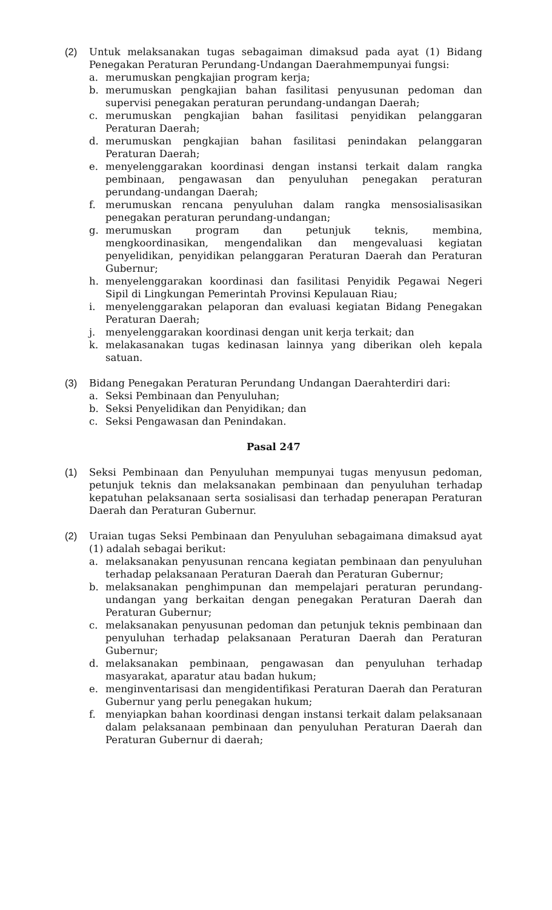(2) Untuk melaksanakan tugas sebagaiman dimaksud pada ayat (1) Bidang Penegakan Peraturan Perundang-Undangan Daerahmempunyai fungsi:
a. merumuskan pengkajian program kerja;
b. merumuskan pengkajian bahan fasilitasi penyusunan pedoman dan supervisi penegakan peraturan perundang-undangan Daerah;
c. merumuskan pengkajian bahan fasilitasi penyidikan pelanggaran Peraturan Daerah;
d. merumuskan pengkajian bahan fasilitasi penindakan pelanggaran Peraturan Daerah;
e. menyelenggarakan koordinasi dengan instansi terkait dalam rangka pembinaan, pengawasan dan penyuluhan penegakan peraturan perundang-undangan Daerah;
f. merumuskan rencana penyuluhan dalam rangka mensosialisasikan penegakan peraturan perundang-undangan;
g. merumuskan program dan petunjuk teknis, membina, mengkoordinasikan, mengendalikan dan mengevaluasi kegiatan penyelidikan, penyidikan pelanggaran Peraturan Daerah dan Peraturan Gubernur;
h. menyelenggarakan koordinasi dan fasilitasi Penyidik Pegawai Negeri Sipil di Lingkungan Pemerintah Provinsi Kepulauan Riau;
i. menyelenggarakan pelaporan dan evaluasi kegiatan Bidang Penegakan Peraturan Daerah;
j. menyelenggarakan koordinasi dengan unit kerja terkait; dan
k. melakasanakan tugas kedinasan lainnya yang diberikan oleh kepala satuan.
(3) Bidang Penegakan Peraturan Perundang Undangan Daerahterdiri dari:
a. Seksi Pembinaan dan Penyuluhan;
b. Seksi Penyelidikan dan Penyidikan; dan
c. Seksi Pengawasan dan Penindakan.
Pasal 247
(1) Seksi Pembinaan dan Penyuluhan mempunyai tugas menyusun pedoman, petunjuk teknis dan melaksanakan pembinaan dan penyuluhan terhadap kepatuhan pelaksanaan serta sosialisasi dan terhadap penerapan Peraturan Daerah dan Peraturan Gubernur.
(2) Uraian tugas Seksi Pembinaan dan Penyuluhan sebagaimana dimaksud ayat (1) adalah sebagai berikut:
a. melaksanakan penyusunan rencana kegiatan pembinaan dan penyuluhan terhadap pelaksanaan Peraturan Daerah dan Peraturan Gubernur;
b. melaksanakan penghimpunan dan mempelajari peraturan perundang-undangan yang berkaitan dengan penegakan Peraturan Daerah dan Peraturan Gubernur;
c. melaksanakan penyusunan pedoman dan petunjuk teknis pembinaan dan penyuluhan terhadap pelaksanaan Peraturan Daerah dan Peraturan Gubernur;
d. melaksanakan pembinaan, pengawasan dan penyuluhan terhadap masyarakat, aparatur atau badan hukum;
e. menginventarisasi dan mengidentifikasi Peraturan Daerah dan Peraturan Gubernur yang perlu penegakan hukum;
f. menyiapkan bahan koordinasi dengan instansi terkait dalam pelaksanaan dalam pelaksanaan pembinaan dan penyuluhan Peraturan Daerah dan Peraturan Gubernur di daerah;